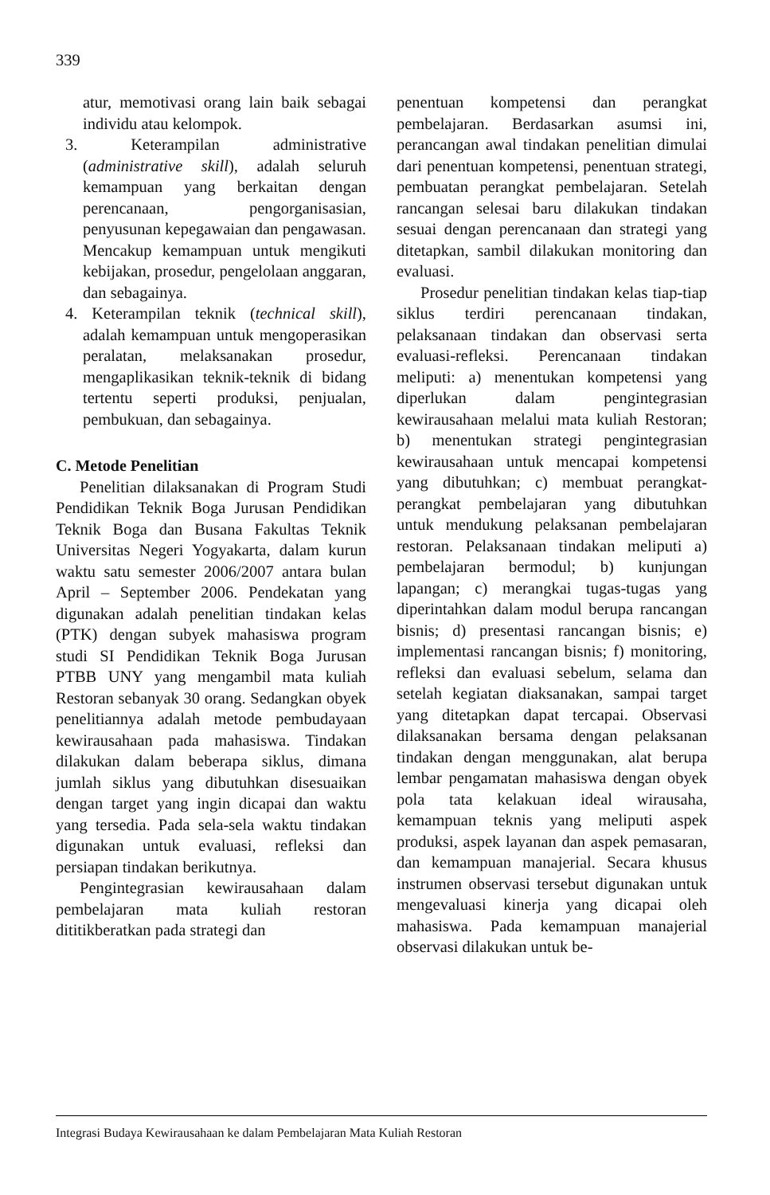339
atur, memotivasi orang lain baik sebagai individu atau kelompok.
3. Keterampilan administrative (administrative skill), adalah seluruh kemampuan yang berkaitan dengan perencanaan, pengorganisasian, penyusunan kepegawaian dan pengawasan. Mencakup kemampuan untuk mengikuti kebijakan, prosedur, pengelolaan anggaran, dan sebagainya.
4. Keterampilan teknik (technical skill), adalah kemampuan untuk mengoperasikan peralatan, melaksanakan prosedur, mengaplikasikan teknik-teknik di bidang tertentu seperti produksi, penjualan, pembukuan, dan sebagainya.
C. Metode Penelitian
Penelitian dilaksanakan di Program Studi Pendidikan Teknik Boga Jurusan Pendidikan Teknik Boga dan Busana Fakultas Teknik Universitas Negeri Yogyakarta, dalam kurun waktu satu semester 2006/2007 antara bulan April – September 2006. Pendekatan yang digunakan adalah penelitian tindakan kelas (PTK) dengan subyek mahasiswa program studi SI Pendidikan Teknik Boga Jurusan PTBB UNY yang mengambil mata kuliah Restoran sebanyak 30 orang. Sedangkan obyek penelitiannya adalah metode pembudayaan kewirausahaan pada mahasiswa. Tindakan dilakukan dalam beberapa siklus, dimana jumlah siklus yang dibutuhkan disesuaikan dengan target yang ingin dicapai dan waktu yang tersedia. Pada sela-sela waktu tindakan digunakan untuk evaluasi, refleksi dan persiapan tindakan berikutnya.
Pengintegrasian kewirausahaan dalam pembelajaran mata kuliah restoran dititikberatkan pada strategi dan
penentuan kompetensi dan perangkat pembelajaran. Berdasarkan asumsi ini, perancangan awal tindakan penelitian dimulai dari penentuan kompetensi, penentuan strategi, pembuatan perangkat pembelajaran. Setelah rancangan selesai baru dilakukan tindakan sesuai dengan perencanaan dan strategi yang ditetapkan, sambil dilakukan monitoring dan evaluasi.
Prosedur penelitian tindakan kelas tiap-tiap siklus terdiri perencanaan tindakan, pelaksanaan tindakan dan observasi serta evaluasi-refleksi. Perencanaan tindakan meliputi: a) menentukan kompetensi yang diperlukan dalam pengintegrasian kewirausahaan melalui mata kuliah Restoran; b) menentukan strategi pengintegrasian kewirausahaan untuk mencapai kompetensi yang dibutuhkan; c) membuat perangkat-perangkat pembelajaran yang dibutuhkan untuk mendukung pelaksanan pembelajaran restoran. Pelaksanaan tindakan meliputi a) pembelajaran bermodul; b) kunjungan lapangan; c) merangkai tugas-tugas yang diperintahkan dalam modul berupa rancangan bisnis; d) presentasi rancangan bisnis; e) implementasi rancangan bisnis; f) monitoring, refleksi dan evaluasi sebelum, selama dan setelah kegiatan diaksanakan, sampai target yang ditetapkan dapat tercapai. Observasi dilaksanakan bersama dengan pelaksanan tindakan dengan menggunakan, alat berupa lembar pengamatan mahasiswa dengan obyek pola tata kelakuan ideal wirausaha, kemampuan teknis yang meliputi aspek produksi, aspek layanan dan aspek pemasaran, dan kemampuan manajerial. Secara khusus instrumen observasi tersebut digunakan untuk mengevaluasi kinerja yang dicapai oleh mahasiswa. Pada kemampuan manajerial observasi dilakukan untuk be-
Integrasi Budaya Kewirausahaan ke dalam Pembelajaran Mata Kuliah Restoran